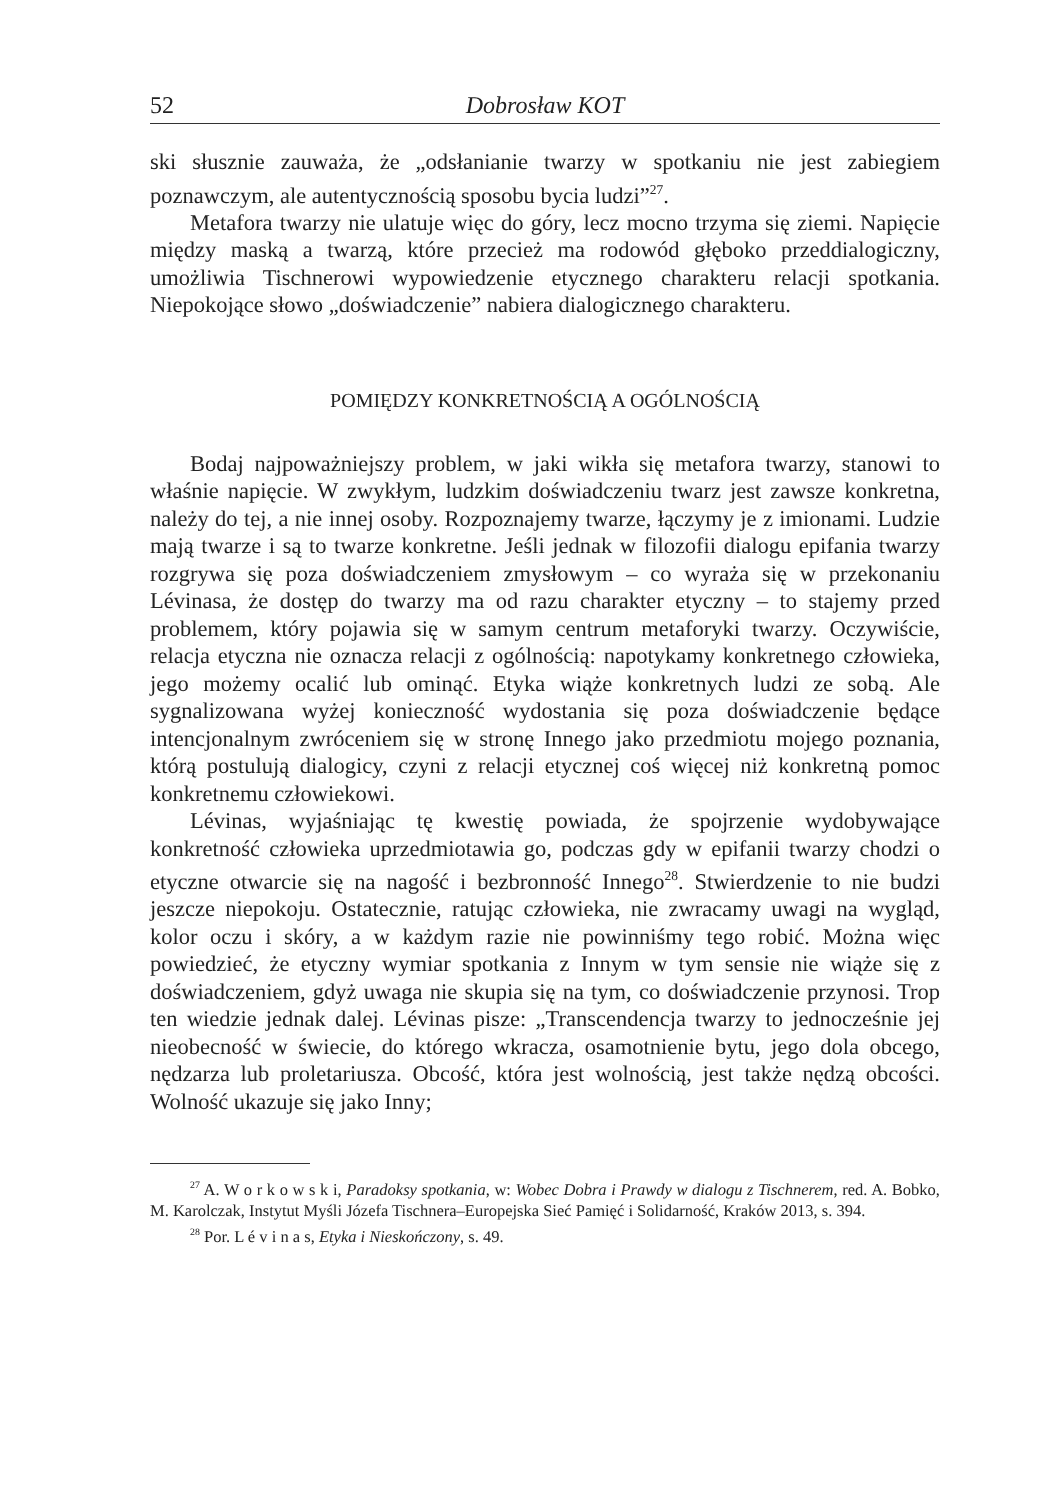52 Dobrosław KOT
ski słusznie zauważa, że „odsłanianie twarzy w spotkaniu nie jest zabiegiem poznawczym, ale autentycznością sposobu bycia ludzi”<sup>27</sup>.
Metafora twarzy nie ulatuje więc do góry, lecz mocno trzyma się ziemi. Napięcie między maską a twarzą, które przecież ma rodowód głęboko przeddialogiczny, umożliwia Tischnerowi wypowiedzenie etycznego charakteru relacji spotkania. Niepokojące słowo „doświadczenie” nabiera dialogicznego charakteru.
POMIĘDZY KONKRETNOŚCIĄ A OGÓLNOŚCIĄ
Bodaj najpoważniejszy problem, w jaki wikła się metafora twarzy, stanowi to właśnie napięcie. W zwykłym, ludzkim doświadczeniu twarz jest zawsze konkretna, należy do tej, a nie innej osoby. Rozpoznajemy twarze, łączymy je z imionami. Ludzie mają twarze i są to twarze konkretne. Jeśli jednak w filozofii dialogu epifania twarzy rozgrywa się poza doświadczeniem zmysłowym – co wyraża się w przekonaniu Lévinasa, że dostęp do twarzy ma od razu charakter etyczny – to stajemy przed problemem, który pojawia się w samym centrum metaforyki twarzy. Oczywiście, relacja etyczna nie oznacza relacji z ogólnością: napotykamy konkretnego człowieka, jego możemy ocalić lub ominąć. Etyka wiąże konkretnych ludzi ze sobą. Ale sygnalizowana wyżej konieczność wydostania się poza doświadczenie będące intencjonalnym zwróceniem się w stronę Innego jako przedmiotu mojego poznania, którą postulują dialogicy, czyni z relacji etycznej coś więcej niż konkretną pomoc konkretnemu człowiekowi.
Lévinas, wyjaśniając tę kwestię powiada, że spojrzenie wydobywające konkretność człowieka uprzedmiotawia go, podczas gdy w epifanii twarzy chodzi o etyczne otwarcie się na nagość i bezbronność Innego<sup>28</sup>. Stwierdzenie to nie budzi jeszcze niepokoju. Ostatecznie, ratując człowieka, nie zwracamy uwagi na wygląd, kolor oczu i skóry, a w każdym razie nie powinniśmy tego robić. Można więc powiedzieć, że etyczny wymiar spotkania z Innym w tym sensie nie wiąże się z doświadczeniem, gdyż uwaga nie skupia się na tym, co doświadczenie przynosi. Trop ten wiedzie jednak dalej. Lévinas pisze: „Transcendencja twarzy to jednocześnie jej nieobecność w świecie, do którego wkracza, osamotnienie bytu, jego dola obcego, nędzarza lub proletariusza. Obcość, która jest wolnością, jest także nędzą obcości. Wolność ukazuje się jako Inny;
<sup>27</sup> A. W o r k o w s k i, Paradoksy spotkania, w: Wobec Dobra i Prawdy w dialogu z Tischnerem, red. A. Bobko, M. Karolczak, Instytut Myśli Józefa Tischnera–Europejska Sieć Pamięć i Solidarność, Kraków 2013, s. 394.
<sup>28</sup> Por. L é v i n a s, Etyka i Nieskończony, s. 49.